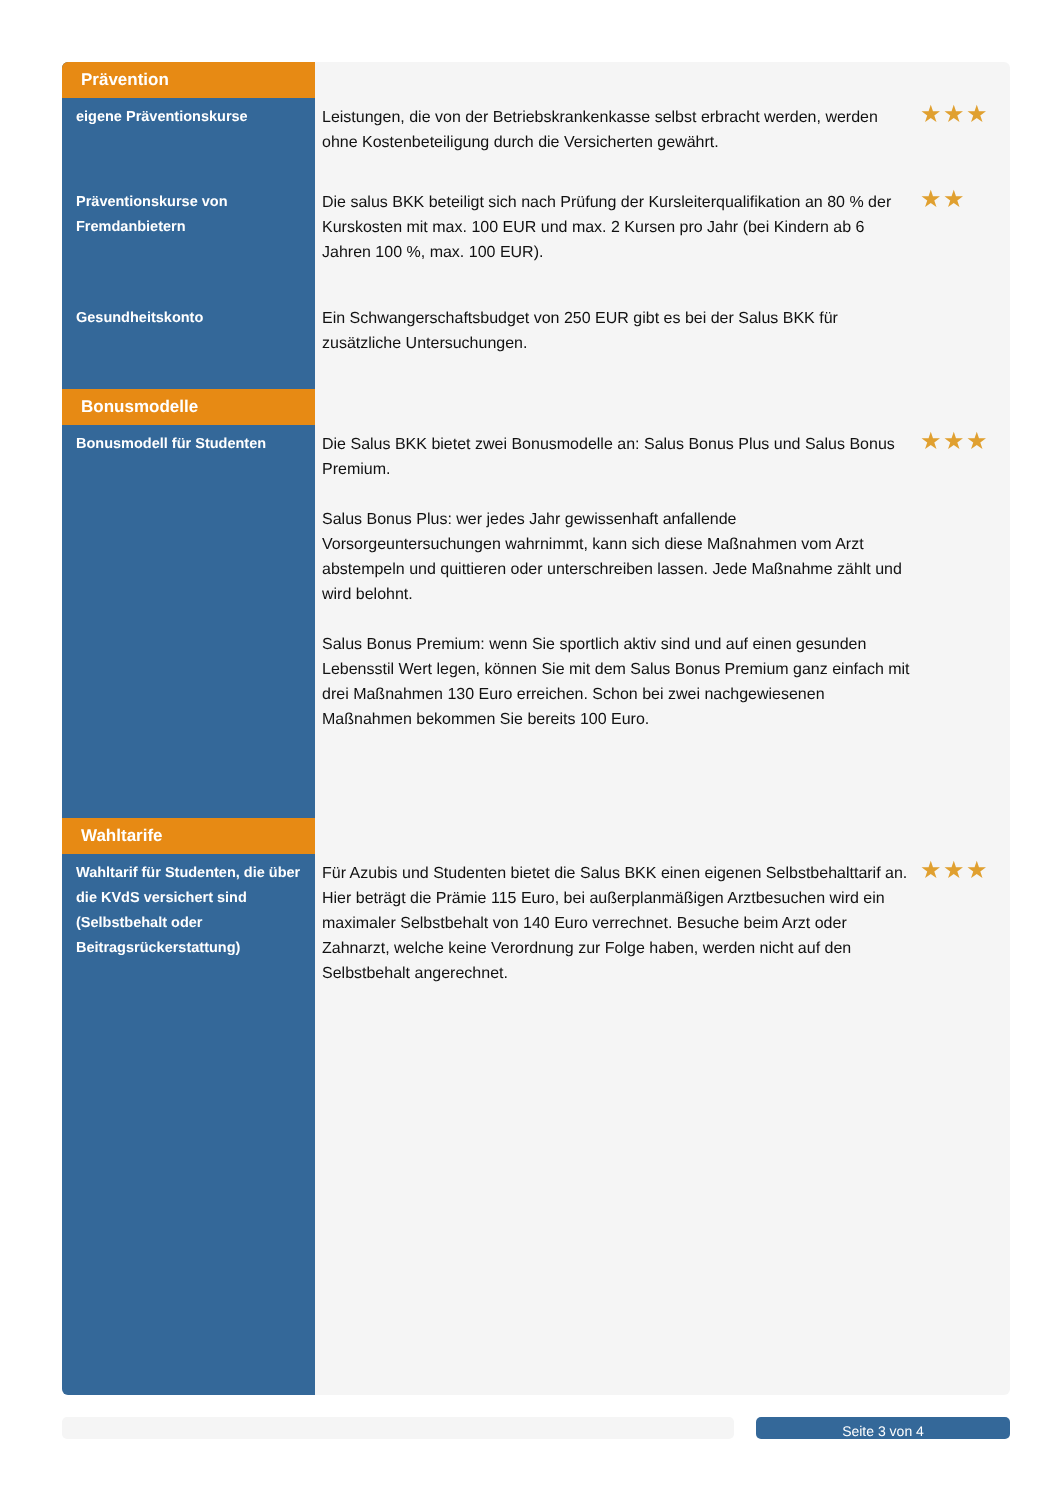| Prävention | | |
| eigene Präventionskurse | Leistungen, die von der Betriebskrankenkasse selbst erbracht werden, werden ohne Kostenbeteiligung durch die Versicherten gewährt. | ★★★ |
| Präventionskurse von Fremdanbietern | Die salus BKK beteiligt sich nach Prüfung der Kursleiterqualifikation an 80 % der Kurskosten mit max. 100 EUR und max. 2 Kursen pro Jahr (bei Kindern ab 6 Jahren 100 %, max. 100 EUR). | ★★ |
| Gesundheitskonto | Ein Schwangerschaftsbudget von 250 EUR gibt es bei der Salus BKK für zusätzliche Untersuchungen. | |
| Bonusmodelle | | |
| Bonusmodell für Studenten | Die Salus BKK bietet zwei Bonusmodelle an: Salus Bonus Plus und Salus Bonus Premium. Salus Bonus Plus: wer jedes Jahr gewissenhaft anfallende Vorsorgeuntersuchungen wahrnimmt, kann sich diese Maßnahmen vom Arzt abstempeln und quittieren oder unterschreiben lassen. Jede Maßnahme zählt und wird belohnt. Salus Bonus Premium: wenn Sie sportlich aktiv sind und auf einen gesunden Lebensstil Wert legen, können Sie mit dem Salus Bonus Premium ganz einfach mit drei Maßnahmen 130 Euro erreichen. Schon bei zwei nachgewiesenen Maßnahmen bekommen Sie bereits 100 Euro. | ★★★ |
| Wahltarife | | |
| Wahltarif für Studenten, die über die KVdS versichert sind (Selbstbehalt oder Beitragsrückerstattung) | Für Azubis und Studenten bietet die Salus BKK einen eigenen Selbstbehalttarif an. Hier beträgt die Prämie 115 Euro, bei außerplanmäßigen Arztbesuchen wird ein maximaler Selbstbehalt von 140 Euro verrechnet. Besuche beim Arzt oder Zahnarzt, welche keine Verordnung zur Folge haben, werden nicht auf den Selbstbehalt angerechnet. | ★★★ |
Seite 3 von 4